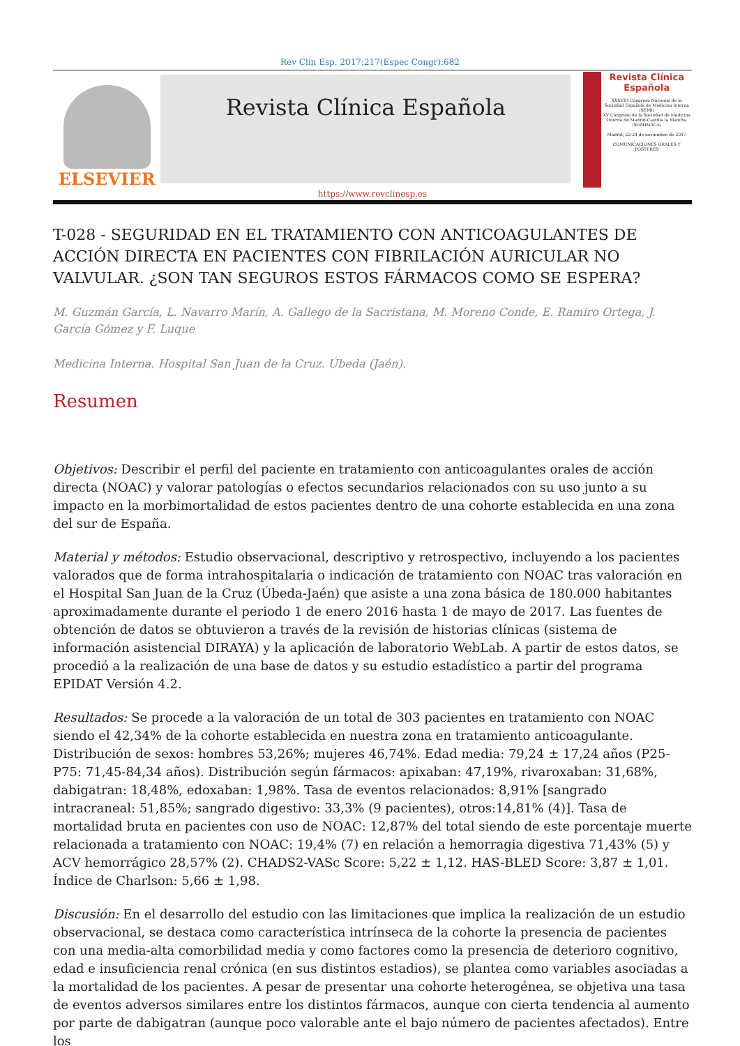Rev Clin Esp. 2017;217(Espec Congr):682
ELSEVIER
Revista Clínica Española
Revista Clínica Española
XXXVIII Congreso Nacional de la Sociedad Española de Medicina Interna (SEMI)
XV Congreso de la Sociedad de Medicina Interna de Madrid-Castilla la Mancha (SOMIMACA)
Madrid, 22-24 de noviembre de 2017
COMUNICACIONES ORALES Y PÓSTERES
https://www.revclinesp.es
T-028 - SEGURIDAD EN EL TRATAMIENTO CON ANTICOAGULANTES DE ACCIÓN DIRECTA EN PACIENTES CON FIBRILACIÓN AURICULAR NO VALVULAR. ¿SON TAN SEGUROS ESTOS FÁRMACOS COMO SE ESPERA?
M. Guzmán García, L. Navarro Marín, A. Gallego de la Sacristana, M. Moreno Conde, E. Ramiro Ortega, J. García Gómez y F. Luque
Medicina Interna. Hospital San Juan de la Cruz. Úbeda (Jaén).
Resumen
Objetivos: Describir el perfil del paciente en tratamiento con anticoagulantes orales de acción directa (NOAC) y valorar patologías o efectos secundarios relacionados con su uso junto a su impacto en la morbimortalidad de estos pacientes dentro de una cohorte establecida en una zona del sur de España.
Material y métodos: Estudio observacional, descriptivo y retrospectivo, incluyendo a los pacientes valorados que de forma intrahospitalaria o indicación de tratamiento con NOAC tras valoración en el Hospital San Juan de la Cruz (Úbeda-Jaén) que asiste a una zona básica de 180.000 habitantes aproximadamente durante el periodo 1 de enero 2016 hasta 1 de mayo de 2017. Las fuentes de obtención de datos se obtuvieron a través de la revisión de historias clínicas (sistema de información asistencial DIRAYA) y la aplicación de laboratorio WebLab. A partir de estos datos, se procedió a la realización de una base de datos y su estudio estadístico a partir del programa EPIDAT Versión 4.2.
Resultados: Se procede a la valoración de un total de 303 pacientes en tratamiento con NOAC siendo el 42,34% de la cohorte establecida en nuestra zona en tratamiento anticoagulante. Distribución de sexos: hombres 53,26%; mujeres 46,74%. Edad media: 79,24 ± 17,24 años (P25-P75: 71,45-84,34 años). Distribución según fármacos: apixaban: 47,19%, rivaroxaban: 31,68%, dabigatran: 18,48%, edoxaban: 1,98%. Tasa de eventos relacionados: 8,91% [sangrado intracraneal: 51,85%; sangrado digestivo: 33,3% (9 pacientes), otros:14,81% (4)]. Tasa de mortalidad bruta en pacientes con uso de NOAC: 12,87% del total siendo de este porcentaje muerte relacionada a tratamiento con NOAC: 19,4% (7) en relación a hemorragia digestiva 71,43% (5) y ACV hemorrágico 28,57% (2). CHADS2-VASc Score: 5,22 ± 1,12. HAS-BLED Score: 3,87 ± 1,01. Índice de Charlson: 5,66 ± 1,98.
Discusión: En el desarrollo del estudio con las limitaciones que implica la realización de un estudio observacional, se destaca como característica intrínseca de la cohorte la presencia de pacientes con una media-alta comorbilidad media y como factores como la presencia de deterioro cognitivo, edad e insuficiencia renal crónica (en sus distintos estadios), se plantea como variables asociadas a la mortalidad de los pacientes. A pesar de presentar una cohorte heterogénea, se objetiva una tasa de eventos adversos similares entre los distintos fármacos, aunque con cierta tendencia al aumento por parte de dabigatran (aunque poco valorable ante el bajo número de pacientes afectados). Entre los